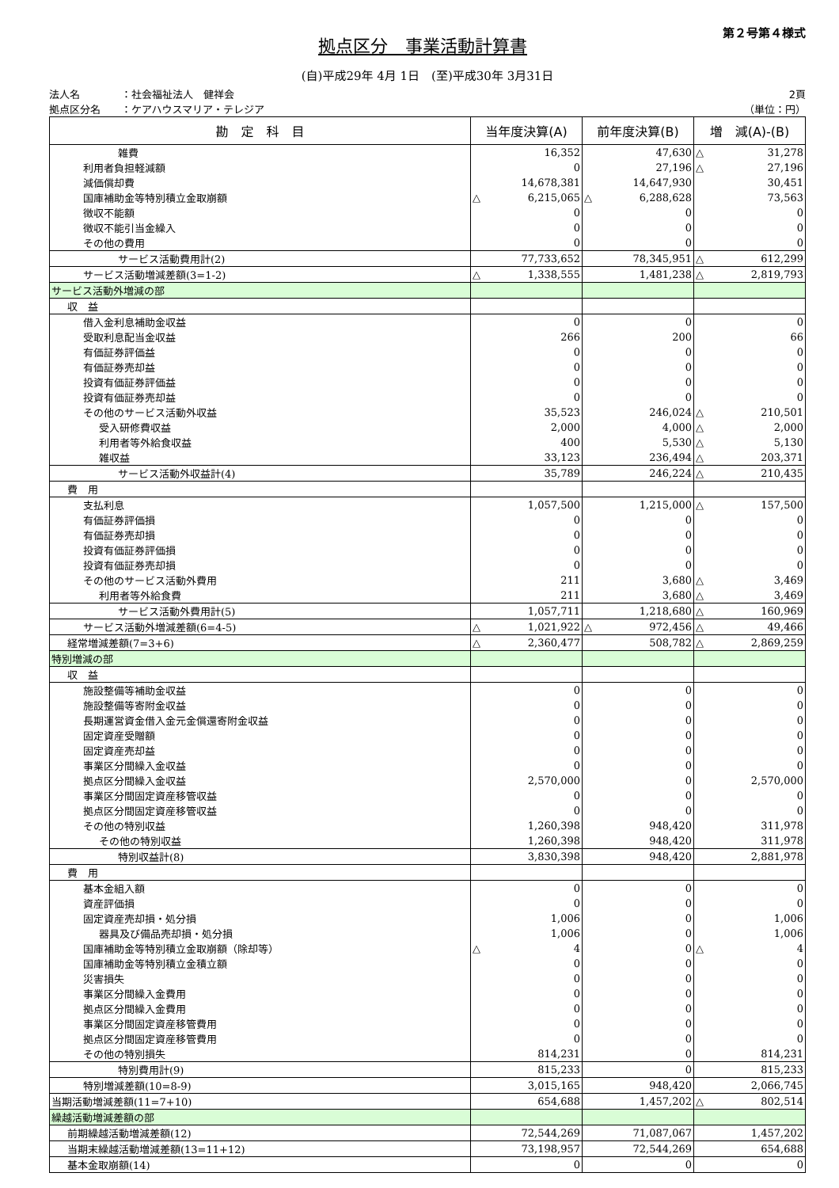拠点区分　事業活動計算書
第２号第４様式
(自)平成29年 4月 1日　(至)平成30年 3月31日
法人名　　　　：社会福祉法人　健祥会
拠点区分名　　：ケアハウスマリア・テレジア
2頁
（単位：円）
| 勘 定 科 目 | 当年度決算(A) | 前年度決算(B) | 増 減(A)-(B) |
| --- | --- | --- | --- |
| 雑費 | 16,352 | 47,630 | △ 31,278 |
| 利用者負担軽減額 | 0 | 27,196 | △ 27,196 |
| 減価償却費 | 14,678,381 | 14,647,930 | 30,451 |
| 国庫補助金等特別積立金取崩額 | △ 6,215,065 | △ 6,288,628 | 73,563 |
| 徴収不能額 | 0 | 0 | 0 |
| 徴収不能引当金繰入 | 0 | 0 | 0 |
| その他の費用 | 0 | 0 | 0 |
| サービス活動費用計(2) | 77,733,652 | 78,345,951 | △ 612,299 |
| サービス活動増減差額(3=1-2) | △ 1,338,555 | 1,481,238 | △ 2,819,793 |
| サービス活動外増減の部 | | | |
| 収 益 | | | |
| 借入金利息補助金収益 | 0 | 0 | 0 |
| 受取利息配当金収益 | 266 | 200 | 66 |
| 有価証券評価益 | 0 | 0 | 0 |
| 有価証券売却益 | 0 | 0 | 0 |
| 投資有価証券評価益 | 0 | 0 | 0 |
| 投資有価証券売却益 | 0 | 0 | 0 |
| その他のサービス活動外収益 | 35,523 | 246,024 | △ 210,501 |
| 受入研修費収益 | 2,000 | 4,000 | △ 2,000 |
| 利用者等外給食収益 | 400 | 5,530 | △ 5,130 |
| 雑収益 | 33,123 | 236,494 | △ 203,371 |
| サービス活動外収益計(4) | 35,789 | 246,224 | △ 210,435 |
| 費 用 | | | |
| 支払利息 | 1,057,500 | 1,215,000 | △ 157,500 |
| 有価証券評価損 | 0 | 0 | 0 |
| 有価証券売却損 | 0 | 0 | 0 |
| 投資有価証券評価損 | 0 | 0 | 0 |
| 投資有価証券売却損 | 0 | 0 | 0 |
| その他のサービス活動外費用 | 211 | 3,680 | △ 3,469 |
| 利用者等外給食費 | 211 | 3,680 | △ 3,469 |
| サービス活動外費用計(5) | 1,057,711 | 1,218,680 | △ 160,969 |
| サービス活動外増減差額(6=4-5) | △ 1,021,922 | △ 972,456 | △ 49,466 |
| 経常増減差額(7=3+6) | △ 2,360,477 | 508,782 | △ 2,869,259 |
| 特別増減の部 | | | |
| 収 益 | | | |
| 施設整備等補助金収益 | 0 | 0 | 0 |
| 施設整備等寄附金収益 | 0 | 0 | 0 |
| 長期運営資金借入金元金償還寄附金収益 | 0 | 0 | 0 |
| 固定資産受贈額 | 0 | 0 | 0 |
| 固定資産売却益 | 0 | 0 | 0 |
| 事業区分間繰入金収益 | 0 | 0 | 0 |
| 拠点区分間繰入金収益 | 2,570,000 | 0 | 2,570,000 |
| 事業区分間固定資産移管収益 | 0 | 0 | 0 |
| 拠点区分間固定資産移管収益 | 0 | 0 | 0 |
| その他の特別収益 | 1,260,398 | 948,420 | 311,978 |
| その他の特別収益 | 1,260,398 | 948,420 | 311,978 |
| 特別収益計(8) | 3,830,398 | 948,420 | 2,881,978 |
| 費 用 | | | |
| 基本金組入額 | 0 | 0 | 0 |
| 資産評価損 | 0 | 0 | 0 |
| 固定資産売却損・処分損 | 1,006 | 0 | 1,006 |
| 器具及び備品売却損・処分損 | 1,006 | 0 | 1,006 |
| 国庫補助金等特別積立金取崩額（除却等） | △ 4 | 0 | △ 4 |
| 国庫補助金等特別積立金積立額 | 0 | 0 | 0 |
| 災害損失 | 0 | 0 | 0 |
| 事業区分間繰入金費用 | 0 | 0 | 0 |
| 拠点区分間繰入金費用 | 0 | 0 | 0 |
| 事業区分間固定資産移管費用 | 0 | 0 | 0 |
| 拠点区分間固定資産移管費用 | 0 | 0 | 0 |
| その他の特別損失 | 814,231 | 0 | 814,231 |
| 特別費用計(9) | 815,233 | 0 | 815,233 |
| 特別増減差額(10=8-9) | 3,015,165 | 948,420 | 2,066,745 |
| 当期活動増減差額(11=7+10) | 654,688 | 1,457,202 | △ 802,514 |
| 繰越活動増減差額の部 | | | |
| 前期繰越活動増減差額(12) | 72,544,269 | 71,087,067 | 1,457,202 |
| 当期末繰越活動増減差額(13=11+12) | 73,198,957 | 72,544,269 | 654,688 |
| 基本金取崩額(14) | 0 | 0 | 0 |